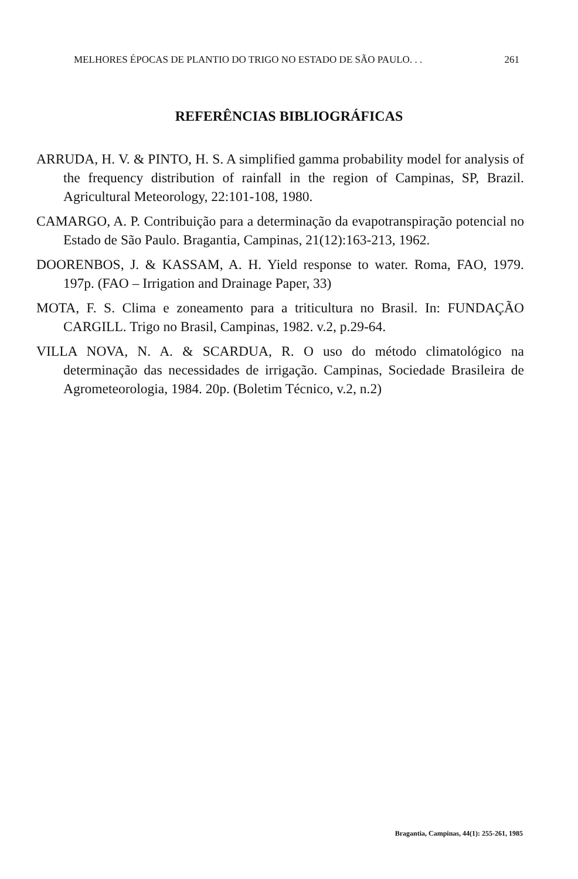MELHORES ÉPOCAS DE PLANTIO DO TRIGO NO ESTADO DE SÃO PAULO. . . 261
REFERÊNCIAS BIBLIOGRÁFICAS
ARRUDA, H. V. & PINTO, H. S. A simplified gamma probability model for analysis of the frequency distribution of rainfall in the region of Campinas, SP, Brazil. Agricultural Meteorology, 22:101-108, 1980.
CAMARGO, A. P. Contribuição para a determinação da evapotranspiração potencial no Estado de São Paulo. Bragantia, Campinas, 21(12):163-213, 1962.
DOORENBOS, J. & KASSAM, A. H. Yield response to water. Roma, FAO, 1979. 197p. (FAO – Irrigation and Drainage Paper, 33)
MOTA, F. S. Clima e zoneamento para a triticultura no Brasil. In: FUNDAÇÃO CARGILL. Trigo no Brasil, Campinas, 1982. v.2, p.29-64.
VILLA NOVA, N. A. & SCARDUA, R. O uso do método climatológico na determinação das necessidades de irrigação. Campinas, Sociedade Brasileira de Agrometeorologia, 1984. 20p. (Boletim Técnico, v.2, n.2)
Bragantia, Campinas, 44(1): 255-261, 1985